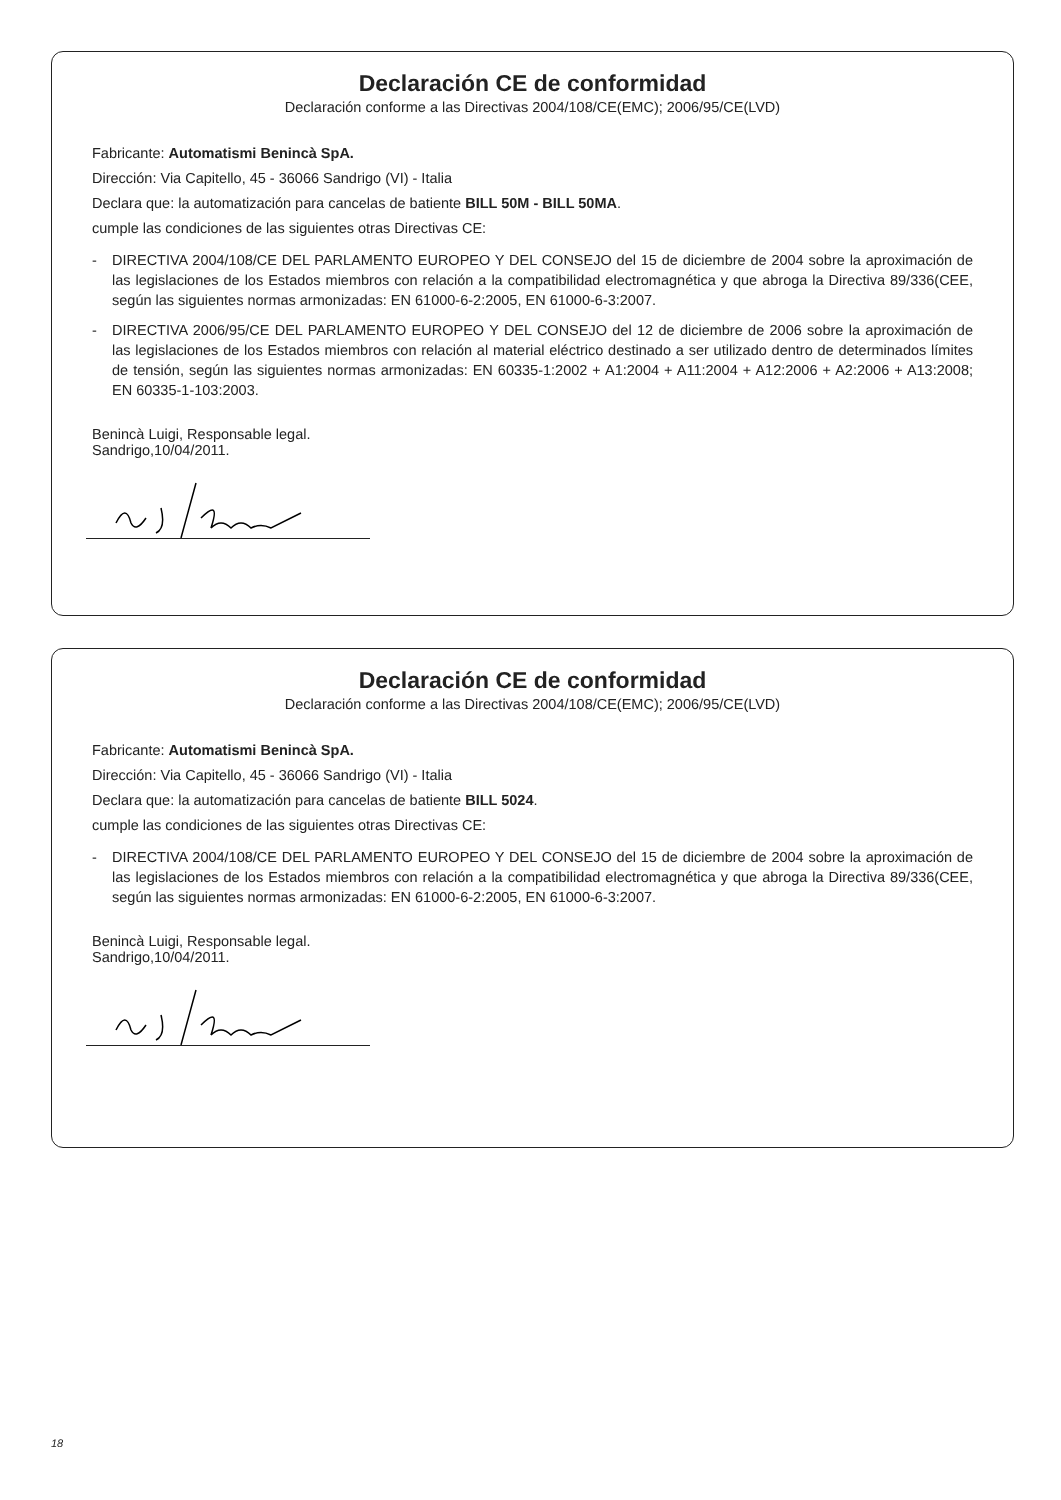Declaración CE de conformidad
Declaración conforme a las Directivas 2004/108/CE(EMC); 2006/95/CE(LVD)
Fabricante: Automatismi Benincà SpA.
Dirección: Via Capitello, 45 - 36066 Sandrigo (VI) - Italia
Declara que: la automatización para cancelas de batiente BILL 50M - BILL 50MA.
cumple las condiciones de las siguientes otras Directivas CE:
- DIRECTIVA 2004/108/CE DEL PARLAMENTO EUROPEO Y DEL CONSEJO del 15 de diciembre de 2004 sobre la aproximación de las legislaciones de los Estados miembros con relación a la compatibilidad electromagnética y que abroga la Directiva 89/336(CEE, según las siguientes normas armonizadas: EN 61000-6-2:2005, EN 61000-6-3:2007.
- DIRECTIVA 2006/95/CE DEL PARLAMENTO EUROPEO Y DEL CONSEJO del 12 de diciembre de 2006 sobre la aproximación de las legislaciones de los Estados miembros con relación al material eléctrico destinado a ser utilizado dentro de determinados límites de tensión, según las siguientes normas armonizadas: EN 60335-1:2002 + A1:2004 + A11:2004 + A12:2006 + A2:2006 + A13:2008; EN 60335-1-103:2003.
Benincà Luigi, Responsable legal.
Sandrigo,10/04/2011.
Declaración CE de conformidad
Declaración conforme a las Directivas 2004/108/CE(EMC); 2006/95/CE(LVD)
Fabricante: Automatismi Benincà SpA.
Dirección: Via Capitello, 45 - 36066 Sandrigo (VI) - Italia
Declara que: la automatización para cancelas de batiente BILL 5024.
cumple las condiciones de las siguientes otras Directivas CE:
- DIRECTIVA 2004/108/CE DEL PARLAMENTO EUROPEO Y DEL CONSEJO del 15 de diciembre de 2004 sobre la aproximación de las legislaciones de los Estados miembros con relación a la compatibilidad electromagnética y que abroga la Directiva 89/336(CEE, según las siguientes normas armonizadas: EN 61000-6-2:2005, EN 61000-6-3:2007.
Benincà Luigi, Responsable legal.
Sandrigo,10/04/2011.
18